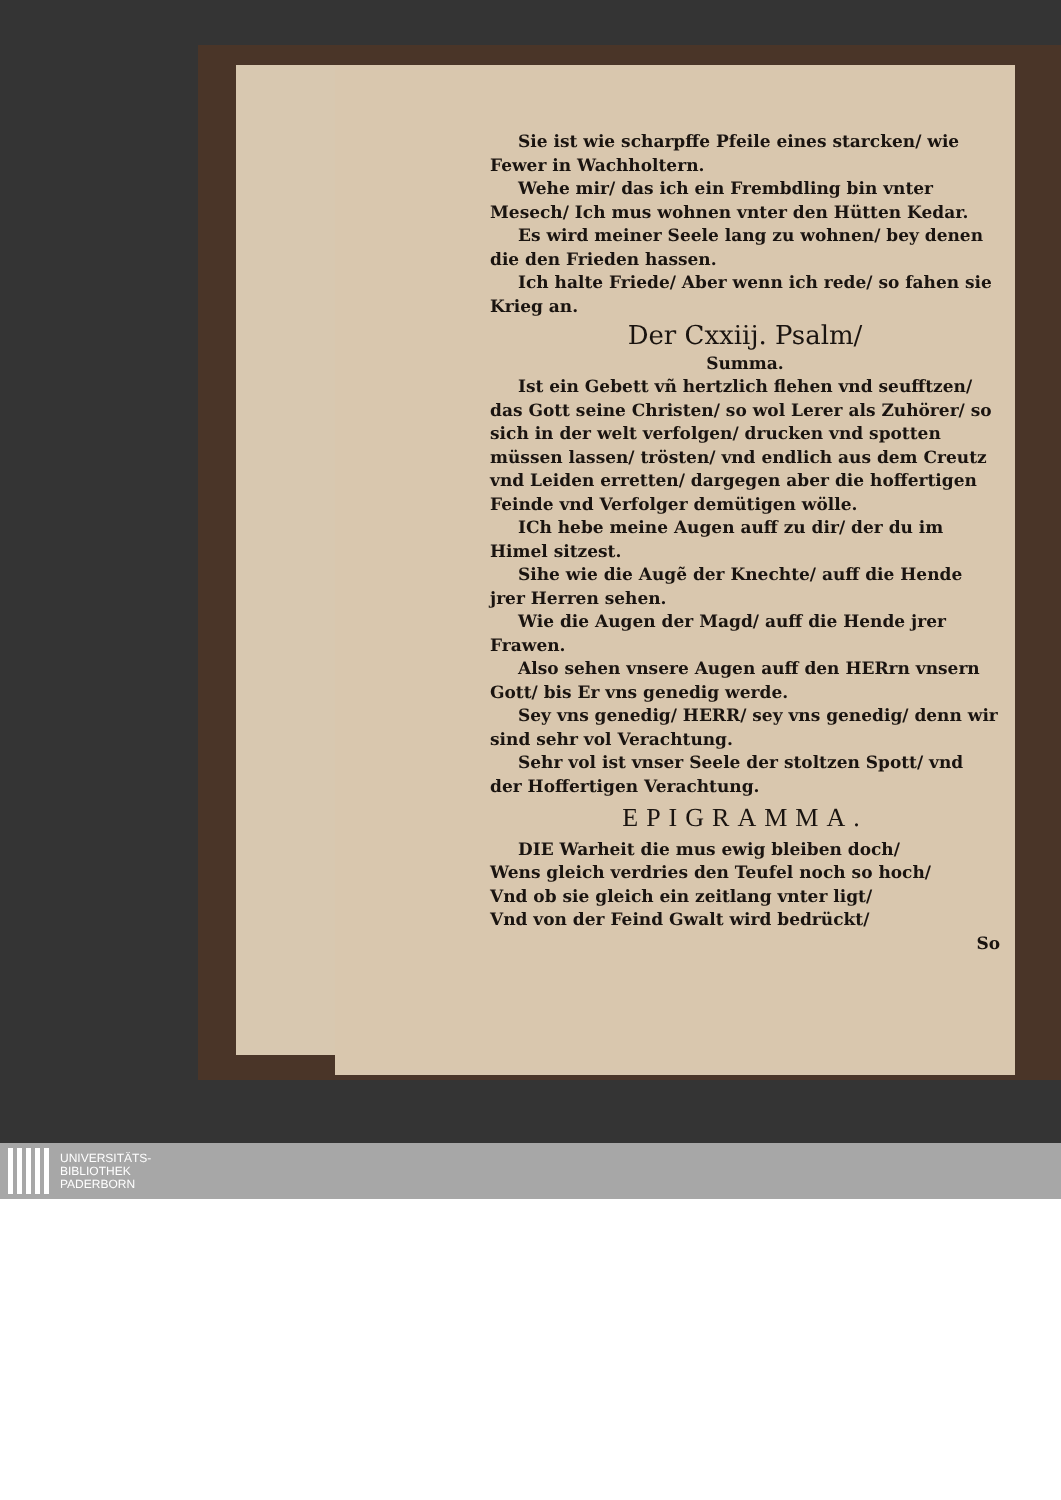Sie ist wie scharpffe Pfeile eines starcken/ wie Fewer in Wachholtern.
Wehe mir/ das ich ein Frembdling bin vnter Mesech/ Ich mus wohnen vnter den Hütten Kedar.
Es wird meiner Seele lang zu wohnen/ bey denen die den Frieden hassen.
Ich halte Friede/ Aber wenn ich rede/ so fahen sie Krieg an.
Der Cxxiij. Psalm/
Summa.
Ist ein Gebett vñ hertzlich flehen vnd seufftzen/ das Gott seine Christen/ so wol Lerer als Zuhörer/ so sich in der welt verfolgen/ drucken vnd spotten müssen lassen/ trösten/ vnd endlich aus dem Creutz vnd Leiden erretten/ dargegen aber die hoffertigen Feinde vnd Verfolger demütigen wölle.
ICh hebe meine Augen auff zu dir/ der du im Himel sitzest.
Sihe wie die Augẽ der Knechte/ auff die Hende jrer Herren sehen.
Wie die Augen der Magd/ auff die Hende jrer Frawen.
Also sehen vnsere Augen auff den HERrn vnsern Gott/ bis Er vns genedig werde.
Sey vns genedig/ HERR/ sey vns genedig/ denn wir sind sehr vol Verachtung.
Sehr vol ist vnser Seele der stoltzen Spott/ vnd der Hoffertigen Verachtung.
EPIGRAMMA.
DIE Warheit die mus ewig bleiben doch/
Wens gleich verdries den Teufel noch so hoch/
Vnd ob sie gleich ein zeitlang vnter ligt/
Vnd von der Feind Gwalt wird bedrückt/
So
UNIVERSITÄTS-
BIBLIOTHEK
PADERBORN